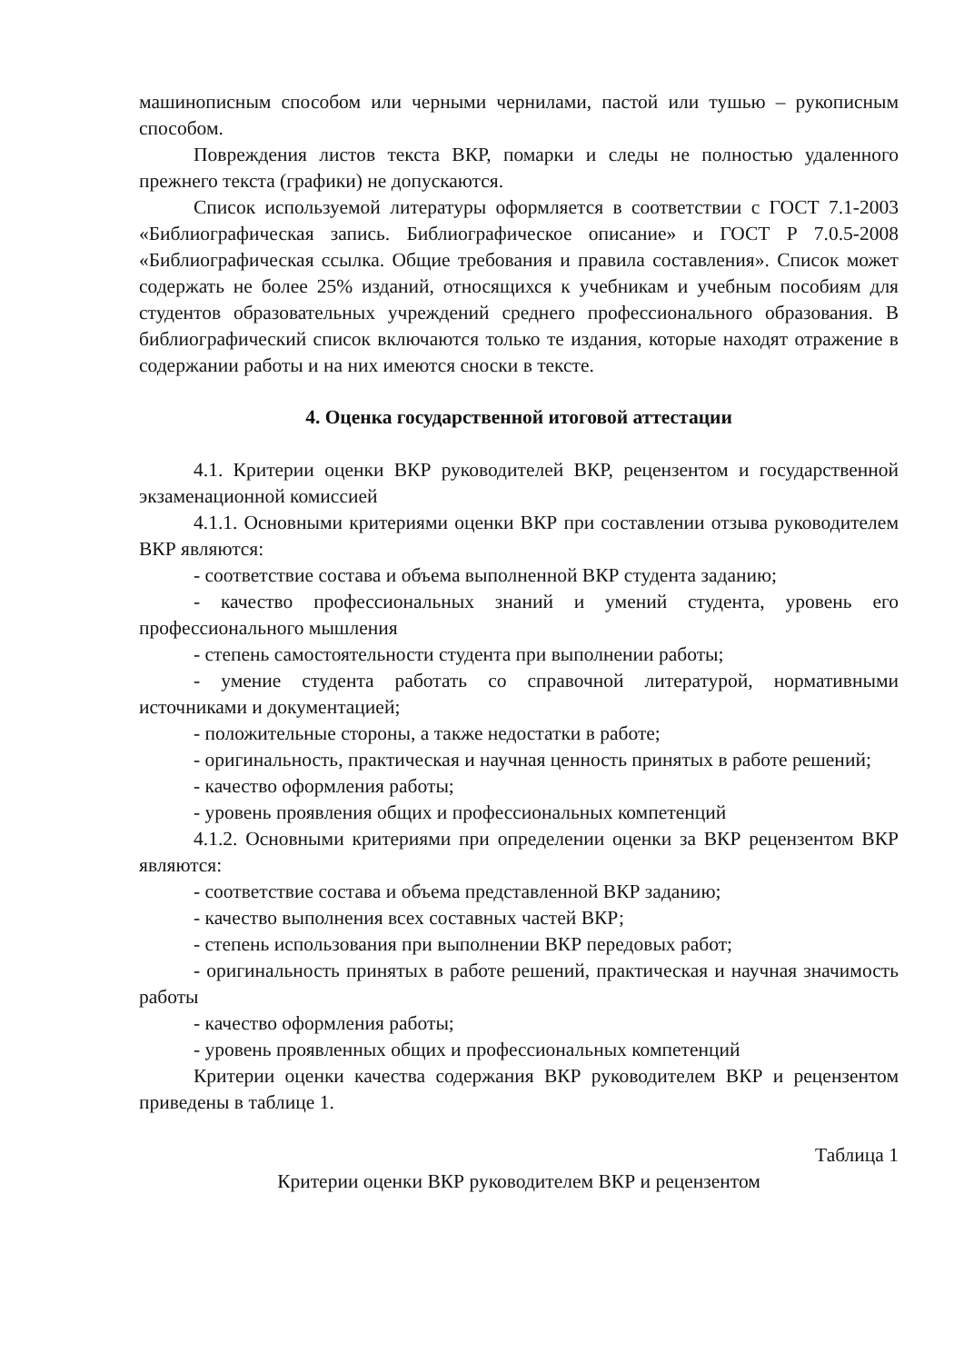машинописным способом или черными чернилами, пастой или тушью – рукописным способом.
Повреждения листов текста ВКР, помарки и следы не полностью удаленного прежнего текста (графики) не допускаются.
Список используемой литературы оформляется в соответствии с ГОСТ 7.1-2003 «Библиографическая запись. Библиографическое описание» и ГОСТ Р 7.0.5-2008 «Библиографическая ссылка. Общие требования и правила составления». Список может содержать не более 25% изданий, относящихся к учебникам и учебным пособиям для студентов образовательных учреждений среднего профессионального образования. В библиографический список включаются только те издания, которые находят отражение в содержании работы и на них имеются сноски в тексте.
4. Оценка государственной итоговой аттестации
4.1. Критерии оценки ВКР руководителей ВКР, рецензентом и государственной экзаменационной комиссией
4.1.1. Основными критериями оценки ВКР при составлении отзыва руководителем ВКР являются:
- соответствие состава и объема выполненной ВКР студента заданию;
- качество профессиональных знаний и умений студента, уровень его профессионального мышления
- степень самостоятельности студента при выполнении работы;
- умение студента работать со справочной литературой, нормативными источниками и документацией;
- положительные стороны, а также недостатки в работе;
- оригинальность, практическая и научная ценность принятых в работе решений;
- качество оформления работы;
- уровень проявления общих и профессиональных компетенций
4.1.2. Основными критериями при определении оценки за ВКР рецензентом ВКР являются:
- соответствие состава и объема представленной ВКР заданию;
- качество выполнения всех составных частей ВКР;
- степень использования при выполнении ВКР передовых работ;
- оригинальность принятых в работе решений, практическая и научная значимость работы
- качество оформления работы;
- уровень проявленных общих и профессиональных компетенций
Критерии оценки качества содержания ВКР руководителем ВКР и рецензентом приведены в таблице 1.
Таблица 1
Критерии оценки ВКР руководителем ВКР и рецензентом